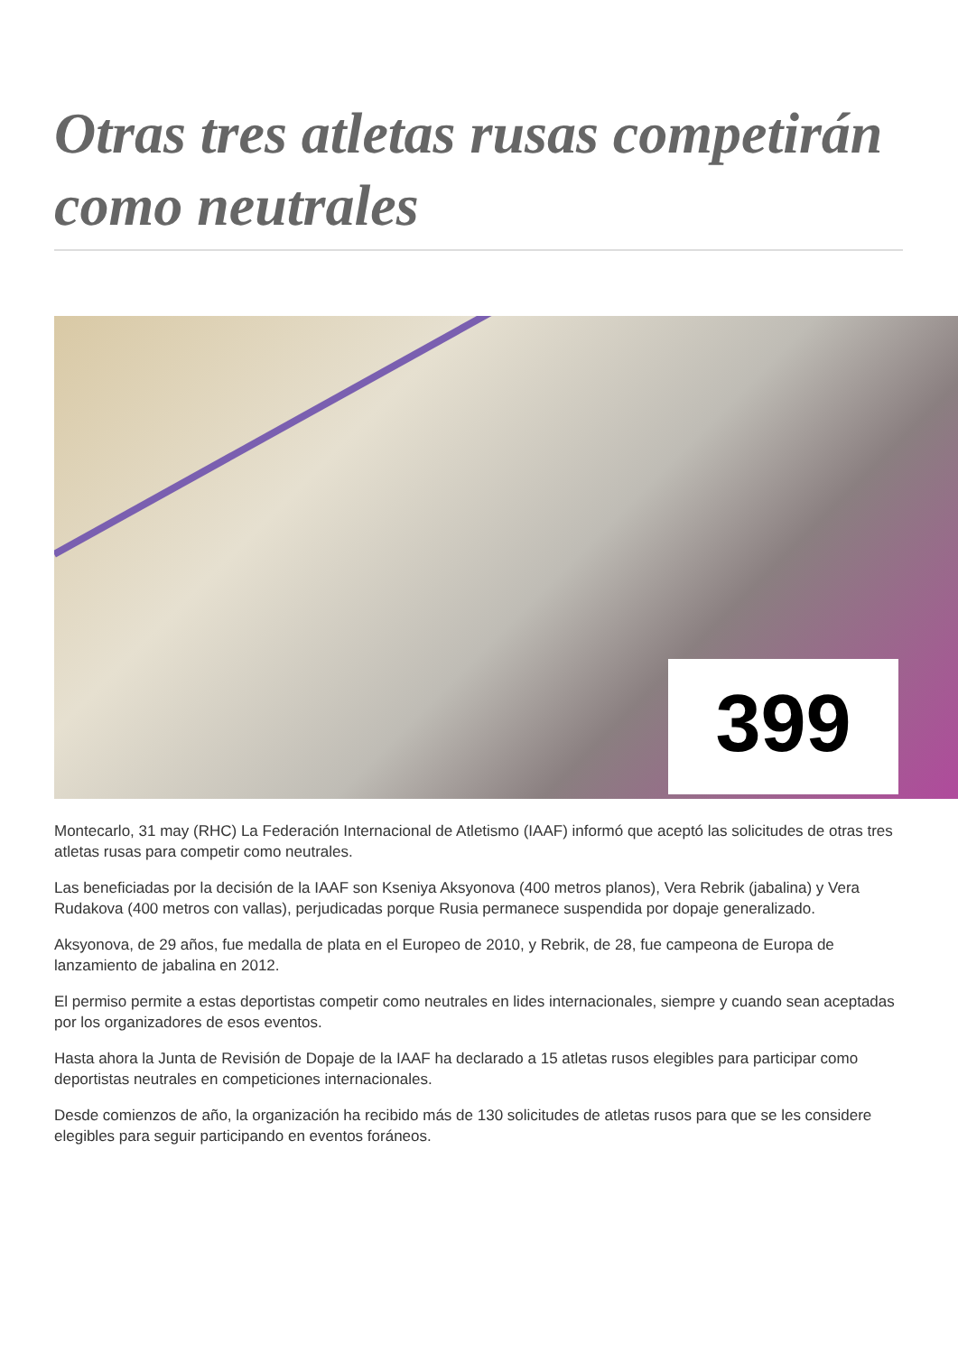Otras tres atletas rusas competirán como neutrales
399
Montecarlo, 31 may (RHC) La Federación Internacional de Atletismo (IAAF) informó que aceptó las solicitudes de otras tres atletas rusas para competir como neutrales.
Las beneficiadas por la decisión de la IAAF son Kseniya Aksyonova (400 metros planos), Vera Rebrik (jabalina) y Vera Rudakova (400 metros con vallas), perjudicadas porque Rusia permanece suspendida por dopaje generalizado.
Aksyonova, de 29 años, fue medalla de plata en el Europeo de 2010, y Rebrik, de 28, fue campeona de Europa de lanzamiento de jabalina en 2012.
El permiso permite a estas deportistas competir como neutrales en lides internacionales, siempre y cuando sean aceptadas por los organizadores de esos eventos.
Hasta ahora la Junta de Revisión de Dopaje de la IAAF ha declarado a 15 atletas rusos elegibles para participar como deportistas neutrales en competiciones internacionales.
Desde comienzos de año, la organización ha recibido más de 130 solicitudes de atletas rusos para que se les considere elegibles para seguir participando en eventos foráneos.